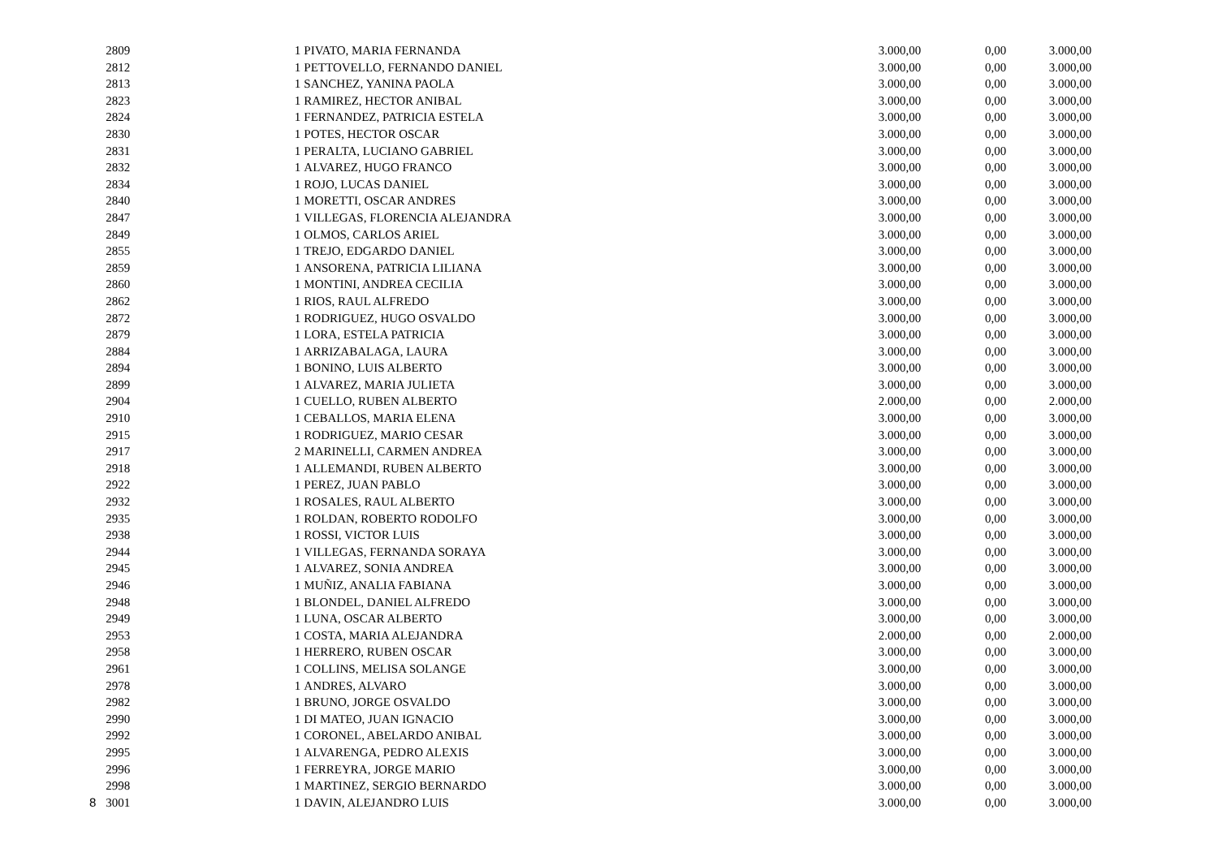| 2809 | 1 | PIVATO, MARIA FERNANDA | 3.000,00 | 0,00 | 3.000,00 |
| 2812 | 1 | PETTOVELLO, FERNANDO DANIEL | 3.000,00 | 0,00 | 3.000,00 |
| 2813 | 1 | SANCHEZ, YANINA PAOLA | 3.000,00 | 0,00 | 3.000,00 |
| 2823 | 1 | RAMIREZ, HECTOR ANIBAL | 3.000,00 | 0,00 | 3.000,00 |
| 2824 | 1 | FERNANDEZ, PATRICIA ESTELA | 3.000,00 | 0,00 | 3.000,00 |
| 2830 | 1 | POTES, HECTOR OSCAR | 3.000,00 | 0,00 | 3.000,00 |
| 2831 | 1 | PERALTA, LUCIANO GABRIEL | 3.000,00 | 0,00 | 3.000,00 |
| 2832 | 1 | ALVAREZ, HUGO FRANCO | 3.000,00 | 0,00 | 3.000,00 |
| 2834 | 1 | ROJO, LUCAS DANIEL | 3.000,00 | 0,00 | 3.000,00 |
| 2840 | 1 | MORETTI, OSCAR ANDRES | 3.000,00 | 0,00 | 3.000,00 |
| 2847 | 1 | VILLEGAS, FLORENCIA ALEJANDRA | 3.000,00 | 0,00 | 3.000,00 |
| 2849 | 1 | OLMOS, CARLOS ARIEL | 3.000,00 | 0,00 | 3.000,00 |
| 2855 | 1 | TREJO, EDGARDO DANIEL | 3.000,00 | 0,00 | 3.000,00 |
| 2859 | 1 | ANSORENA, PATRICIA LILIANA | 3.000,00 | 0,00 | 3.000,00 |
| 2860 | 1 | MONTINI, ANDREA CECILIA | 3.000,00 | 0,00 | 3.000,00 |
| 2862 | 1 | RIOS, RAUL ALFREDO | 3.000,00 | 0,00 | 3.000,00 |
| 2872 | 1 | RODRIGUEZ, HUGO OSVALDO | 3.000,00 | 0,00 | 3.000,00 |
| 2879 | 1 | LORA, ESTELA PATRICIA | 3.000,00 | 0,00 | 3.000,00 |
| 2884 | 1 | ARRIZABALAGA, LAURA | 3.000,00 | 0,00 | 3.000,00 |
| 2894 | 1 | BONINO, LUIS ALBERTO | 3.000,00 | 0,00 | 3.000,00 |
| 2899 | 1 | ALVAREZ, MARIA JULIETA | 3.000,00 | 0,00 | 3.000,00 |
| 2904 | 1 | CUELLO, RUBEN ALBERTO | 2.000,00 | 0,00 | 2.000,00 |
| 2910 | 1 | CEBALLOS, MARIA ELENA | 3.000,00 | 0,00 | 3.000,00 |
| 2915 | 1 | RODRIGUEZ, MARIO CESAR | 3.000,00 | 0,00 | 3.000,00 |
| 2917 | 2 | MARINELLI, CARMEN ANDREA | 3.000,00 | 0,00 | 3.000,00 |
| 2918 | 1 | ALLEMANDI, RUBEN ALBERTO | 3.000,00 | 0,00 | 3.000,00 |
| 2922 | 1 | PEREZ, JUAN PABLO | 3.000,00 | 0,00 | 3.000,00 |
| 2932 | 1 | ROSALES, RAUL ALBERTO | 3.000,00 | 0,00 | 3.000,00 |
| 2935 | 1 | ROLDAN, ROBERTO RODOLFO | 3.000,00 | 0,00 | 3.000,00 |
| 2938 | 1 | ROSSI, VICTOR LUIS | 3.000,00 | 0,00 | 3.000,00 |
| 2944 | 1 | VILLEGAS, FERNANDA SORAYA | 3.000,00 | 0,00 | 3.000,00 |
| 2945 | 1 | ALVAREZ, SONIA ANDREA | 3.000,00 | 0,00 | 3.000,00 |
| 2946 | 1 | MUÑIZ, ANALIA FABIANA | 3.000,00 | 0,00 | 3.000,00 |
| 2948 | 1 | BLONDEL, DANIEL ALFREDO | 3.000,00 | 0,00 | 3.000,00 |
| 2949 | 1 | LUNA, OSCAR ALBERTO | 3.000,00 | 0,00 | 3.000,00 |
| 2953 | 1 | COSTA, MARIA ALEJANDRA | 2.000,00 | 0,00 | 2.000,00 |
| 2958 | 1 | HERRERO, RUBEN OSCAR | 3.000,00 | 0,00 | 3.000,00 |
| 2961 | 1 | COLLINS, MELISA SOLANGE | 3.000,00 | 0,00 | 3.000,00 |
| 2978 | 1 | ANDRES, ALVARO | 3.000,00 | 0,00 | 3.000,00 |
| 2982 | 1 | BRUNO, JORGE OSVALDO | 3.000,00 | 0,00 | 3.000,00 |
| 2990 | 1 | DI MATEO, JUAN IGNACIO | 3.000,00 | 0,00 | 3.000,00 |
| 2992 | 1 | CORONEL, ABELARDO ANIBAL | 3.000,00 | 0,00 | 3.000,00 |
| 2995 | 1 | ALVARENGA, PEDRO ALEXIS | 3.000,00 | 0,00 | 3.000,00 |
| 2996 | 1 | FERREYRA, JORGE MARIO | 3.000,00 | 0,00 | 3.000,00 |
| 2998 | 1 | MARTINEZ, SERGIO BERNARDO | 3.000,00 | 0,00 | 3.000,00 |
| 8 3001 | 1 | DAVIN, ALEJANDRO LUIS | 3.000,00 | 0,00 | 3.000,00 |